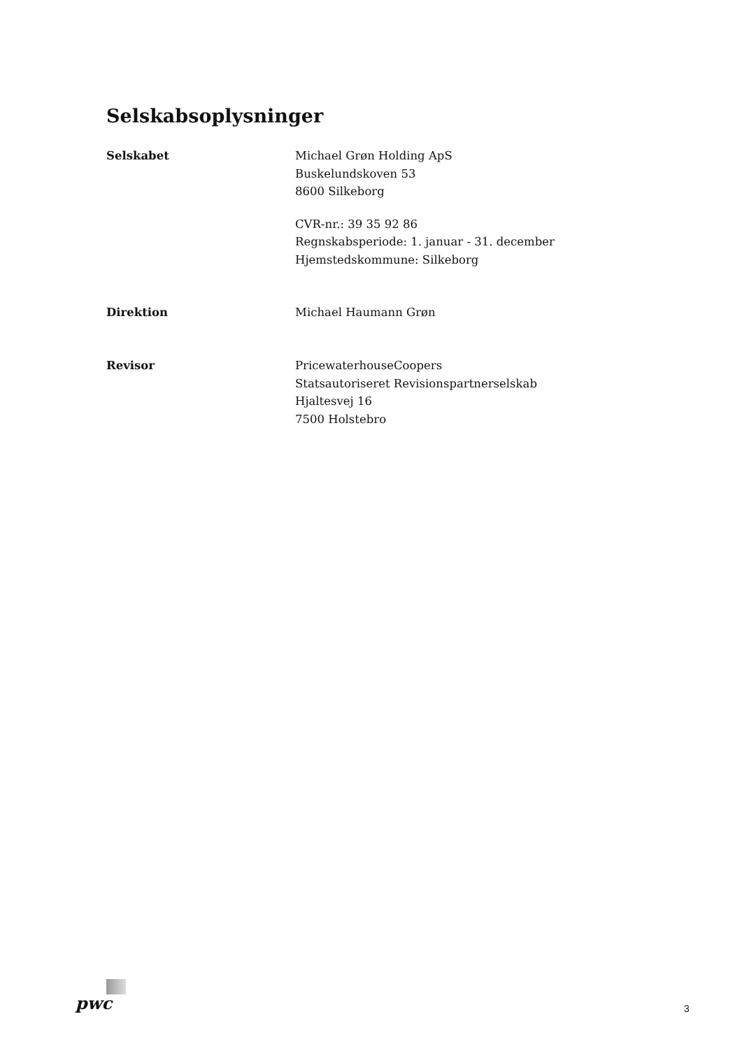Selskabsoplysninger
Selskabet Michael Grøn Holding ApS
Buskelundskoven 53
8600 Silkeborg
CVR-nr.: 39 35 92 86
Regnskabsperiode: 1. januar - 31. december
Hjemstedskommune: Silkeborg
Direktion Michael Haumann Grøn
Revisor PricewaterhouseCoopers
Statsautoriseret Revisionspartnerselskab
Hjaltesvej 16
7500 Holstebro
pwc 3